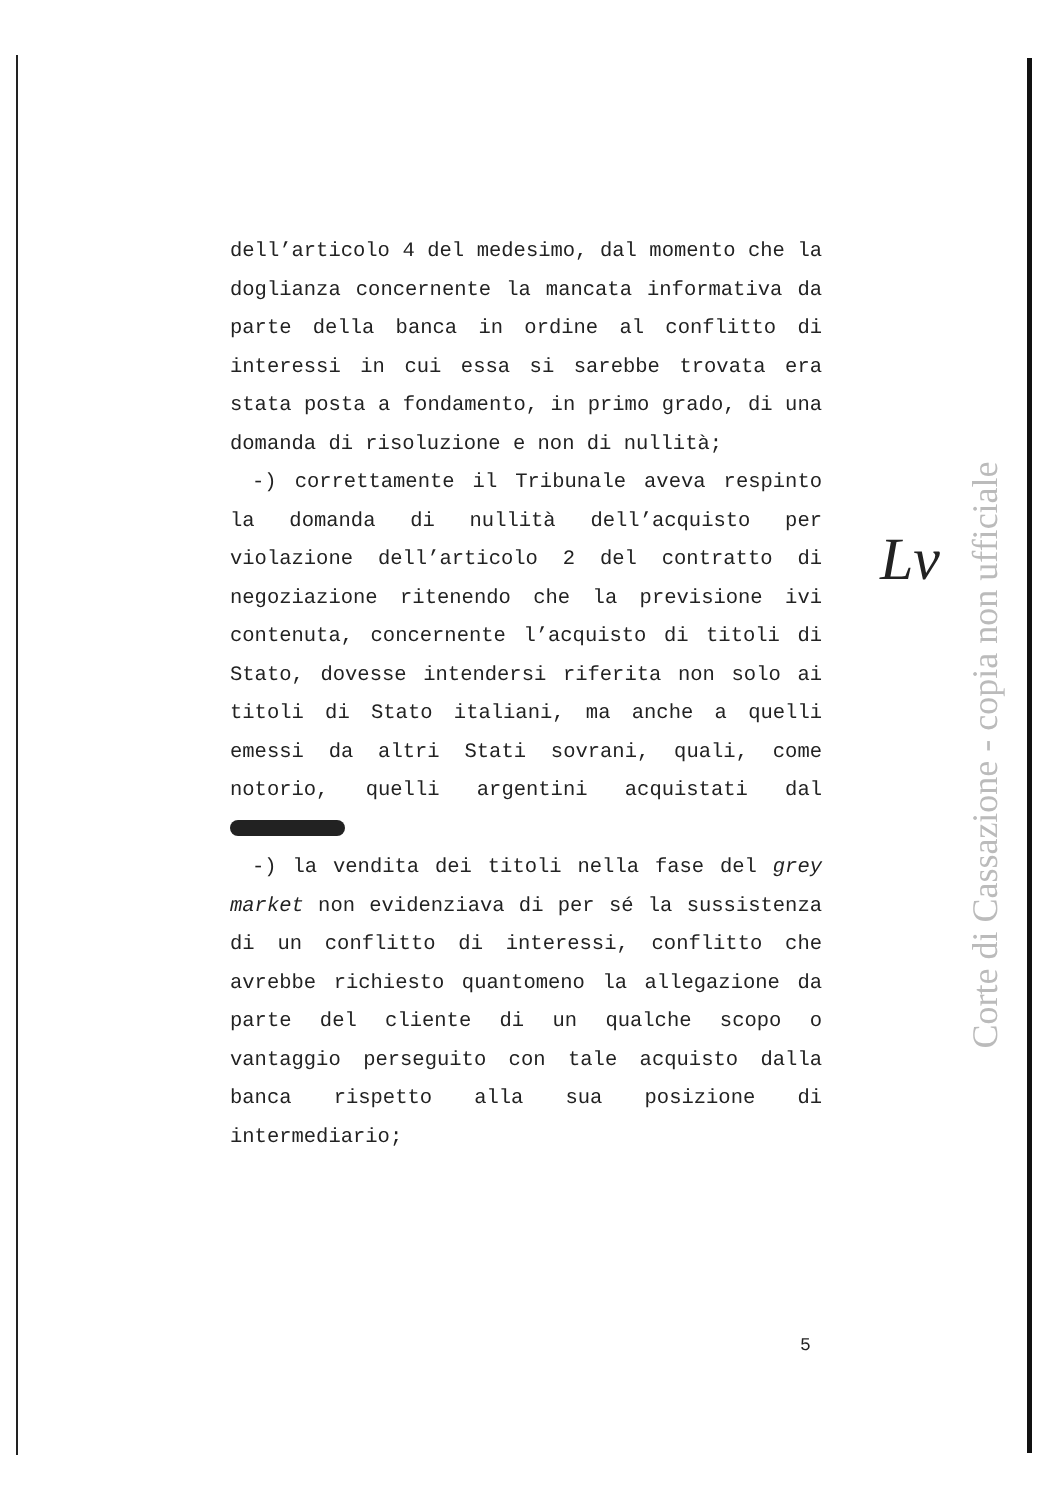dell’articolo 4 del medesimo, dal momento che la doglianza concernente la mancata informativa da parte della banca in ordine al conflitto di interessi in cui essa si sarebbe trovata era stata posta a fondamento, in primo grado, di una domanda di risoluzione e non di nullità;
-) correttamente il Tribunale aveva respinto la domanda di nullità dell’acquisto per violazione dell’articolo 2 del contratto di negoziazione ritenendo che la previsione ivi contenuta, concernente l’acquisto di titoli di Stato, dovesse intendersi riferita non solo ai titoli di Stato italiani, ma anche a quelli emessi da altri Stati sovrani, quali, come notorio, quelli argentini acquistati dal
-) la vendita dei titoli nella fase del grey market non evidenziava di per sé la sussistenza di un conflitto di interessi, conflitto che avrebbe richiesto quantomeno la allegazione da parte del cliente di un qualche scopo o vantaggio perseguito con tale acquisto dalla banca rispetto alla sua posizione di intermediario;
Lv
Corte di Cassazione - copia non ufficiale
5